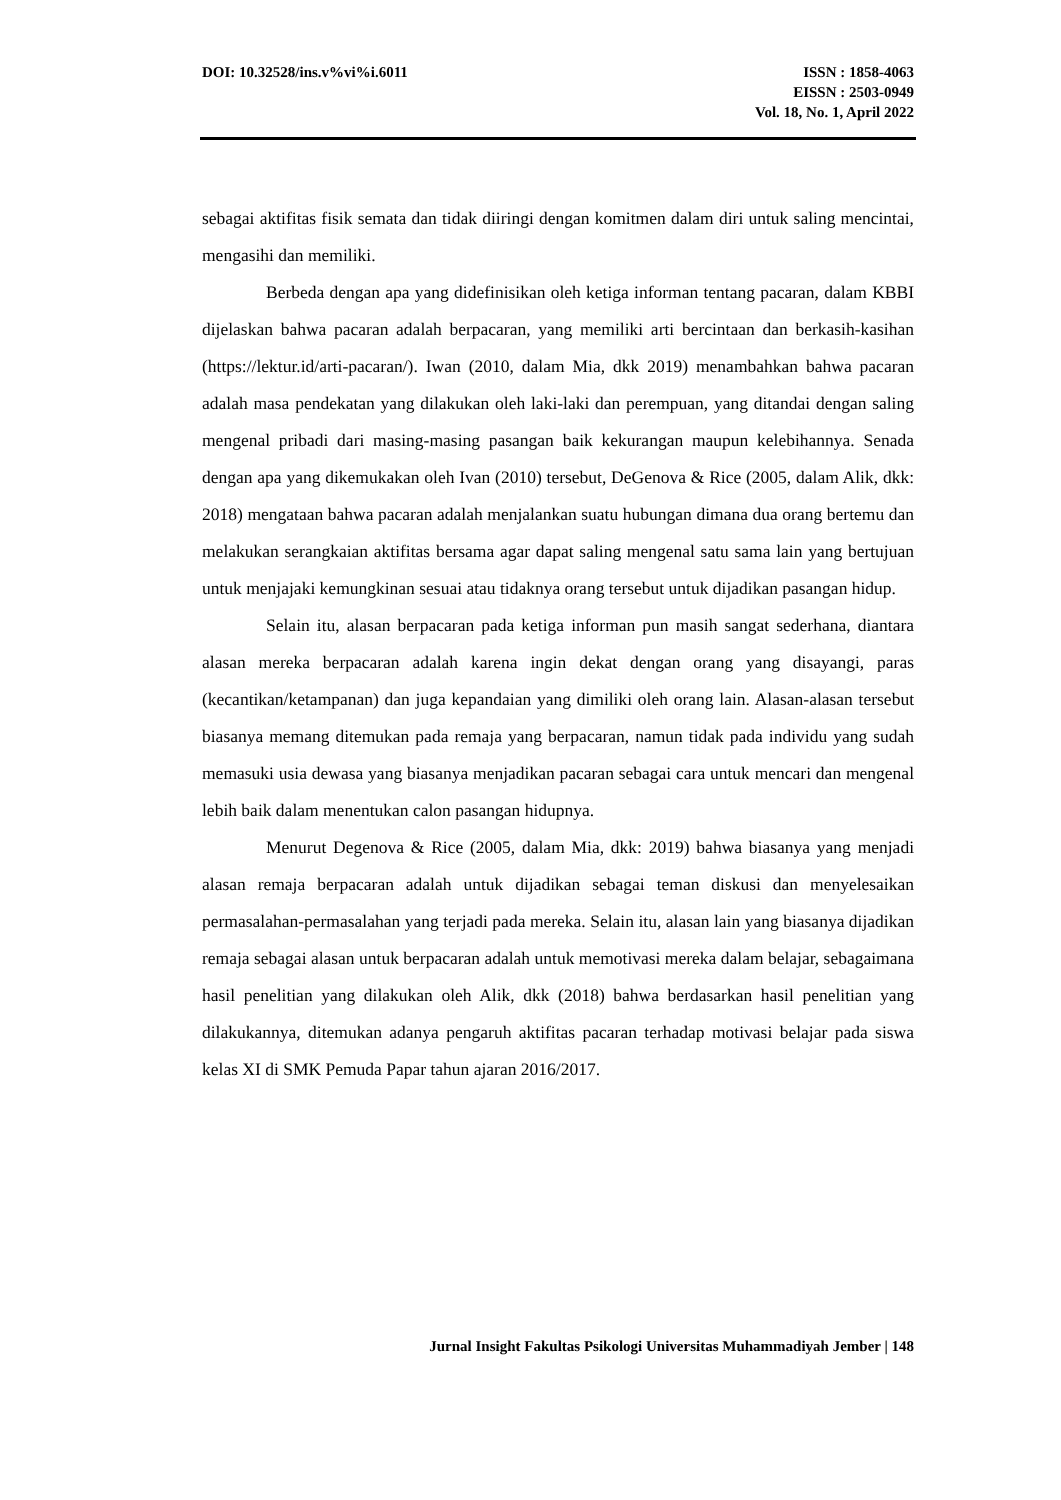DOI: 10.32528/ins.v%vi%i.6011 ISSN : 1858-4063
EISSN : 2503-0949
Vol. 18, No. 1, April 2022
sebagai aktifitas fisik semata dan tidak diiringi dengan komitmen dalam diri untuk saling mencintai, mengasihi dan memiliki.
Berbeda dengan apa yang didefinisikan oleh ketiga informan tentang pacaran, dalam KBBI dijelaskan bahwa pacaran adalah berpacaran, yang memiliki arti bercintaan dan berkasih-kasihan (https://lektur.id/arti-pacaran/). Iwan (2010, dalam Mia, dkk 2019) menambahkan bahwa pacaran adalah masa pendekatan yang dilakukan oleh laki-laki dan perempuan, yang ditandai dengan saling mengenal pribadi dari masing-masing pasangan baik kekurangan maupun kelebihannya. Senada dengan apa yang dikemukakan oleh Ivan (2010) tersebut, DeGenova & Rice (2005, dalam Alik, dkk: 2018) mengataan bahwa pacaran adalah menjalankan suatu hubungan dimana dua orang bertemu dan melakukan serangkaian aktifitas bersama agar dapat saling mengenal satu sama lain yang bertujuan untuk menjajaki kemungkinan sesuai atau tidaknya orang tersebut untuk dijadikan pasangan hidup.
Selain itu, alasan berpacaran pada ketiga informan pun masih sangat sederhana, diantara alasan mereka berpacaran adalah karena ingin dekat dengan orang yang disayangi, paras (kecantikan/ketampanan) dan juga kepandaian yang dimiliki oleh orang lain. Alasan-alasan tersebut biasanya memang ditemukan pada remaja yang berpacaran, namun tidak pada individu yang sudah memasuki usia dewasa yang biasanya menjadikan pacaran sebagai cara untuk mencari dan mengenal lebih baik dalam menentukan calon pasangan hidupnya.
Menurut Degenova & Rice (2005, dalam Mia, dkk: 2019) bahwa biasanya yang menjadi alasan remaja berpacaran adalah untuk dijadikan sebagai teman diskusi dan menyelesaikan permasalahan-permasalahan yang terjadi pada mereka. Selain itu, alasan lain yang biasanya dijadikan remaja sebagai alasan untuk berpacaran adalah untuk memotivasi mereka dalam belajar, sebagaimana hasil penelitian yang dilakukan oleh Alik, dkk (2018) bahwa berdasarkan hasil penelitian yang dilakukannya, ditemukan adanya pengaruh aktifitas pacaran terhadap motivasi belajar pada siswa kelas XI di SMK Pemuda Papar tahun ajaran 2016/2017.
Jurnal Insight Fakultas Psikologi Universitas Muhammadiyah Jember | 148